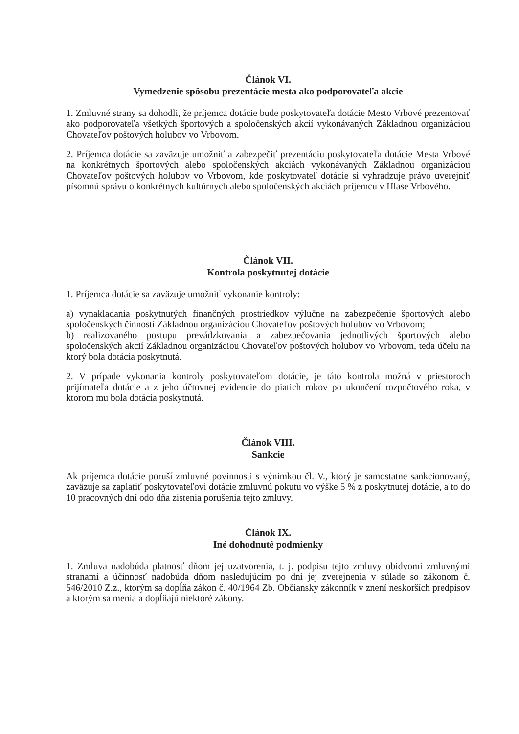Článok VI.
Vymedzenie spôsobu prezentácie mesta ako podporovateľa akcie
1. Zmluvné strany sa dohodli, že príjemca dotácie bude poskytovateľa dotácie Mesto Vrbové prezentovať ako podporovateľa všetkých športových a spoločenských akcií vykonávaných Základnou organizáciou Chovateľov poštových holubov vo Vrbovom.
2. Príjemca dotácie sa zaväzuje umožniť a zabezpečiť prezentáciu poskytovateľa dotácie Mesta Vrbové na konkrétnych športových alebo spoločenských akciách vykonávaných Základnou organizáciou Chovateľov poštových holubov vo Vrbovom, kde poskytovateľ dotácie si vyhradzuje právo uverejniť písomnú správu o konkrétnych kultúrnych alebo spoločenských akciách príjemcu v Hlase Vrbového.
Článok VII.
Kontrola poskytnutej dotácie
1. Príjemca dotácie sa zaväzuje umožniť vykonanie kontroly:
a) vynakladania poskytnutých finančných prostriedkov výlučne na zabezpečenie športových alebo spoločenských činností Základnou organizáciou Chovateľov poštových holubov vo Vrbovom;
b) realizovaného postupu prevádzkovania a zabezpečovania jednotlivých športových alebo spoločenských akcií Základnou organizáciou Chovateľov poštových holubov vo Vrbovom, teda účelu na ktorý bola dotácia poskytnutá.
2. V prípade vykonania kontroly poskytovateľom dotácie, je táto kontrola možná v priestoroch prijímateľa dotácie a z jeho účtovnej evidencie do piatich rokov po ukončení rozpočtového roka, v ktorom mu bola dotácia poskytnutá.
Článok VIII.
Sankcie
Ak príjemca dotácie poruší zmluvné povinnosti s výnimkou čl. V., ktorý je samostatne sankcionovaný, zaväzuje sa zaplatiť poskytovateľovi dotácie zmluvnú pokutu vo výške 5 % z poskytnutej dotácie, a to do 10 pracovných dní odo dňa zistenia porušenia tejto zmluvy.
Článok IX.
Iné dohodnuté podmienky
1. Zmluva nadobúda platnosť dňom jej uzatvorenia, t. j. podpisu tejto zmluvy obidvomi zmluvnými stranami a účinnosť nadobúda dňom nasledujúcim po dni jej zverejnenia v súlade so zákonom č. 546/2010 Z.z., ktorým sa dopĺňa zákon č. 40/1964 Zb. Občiansky zákonník v znení neskorších predpisov a ktorým sa menia a dopĺňajú niektoré zákony.